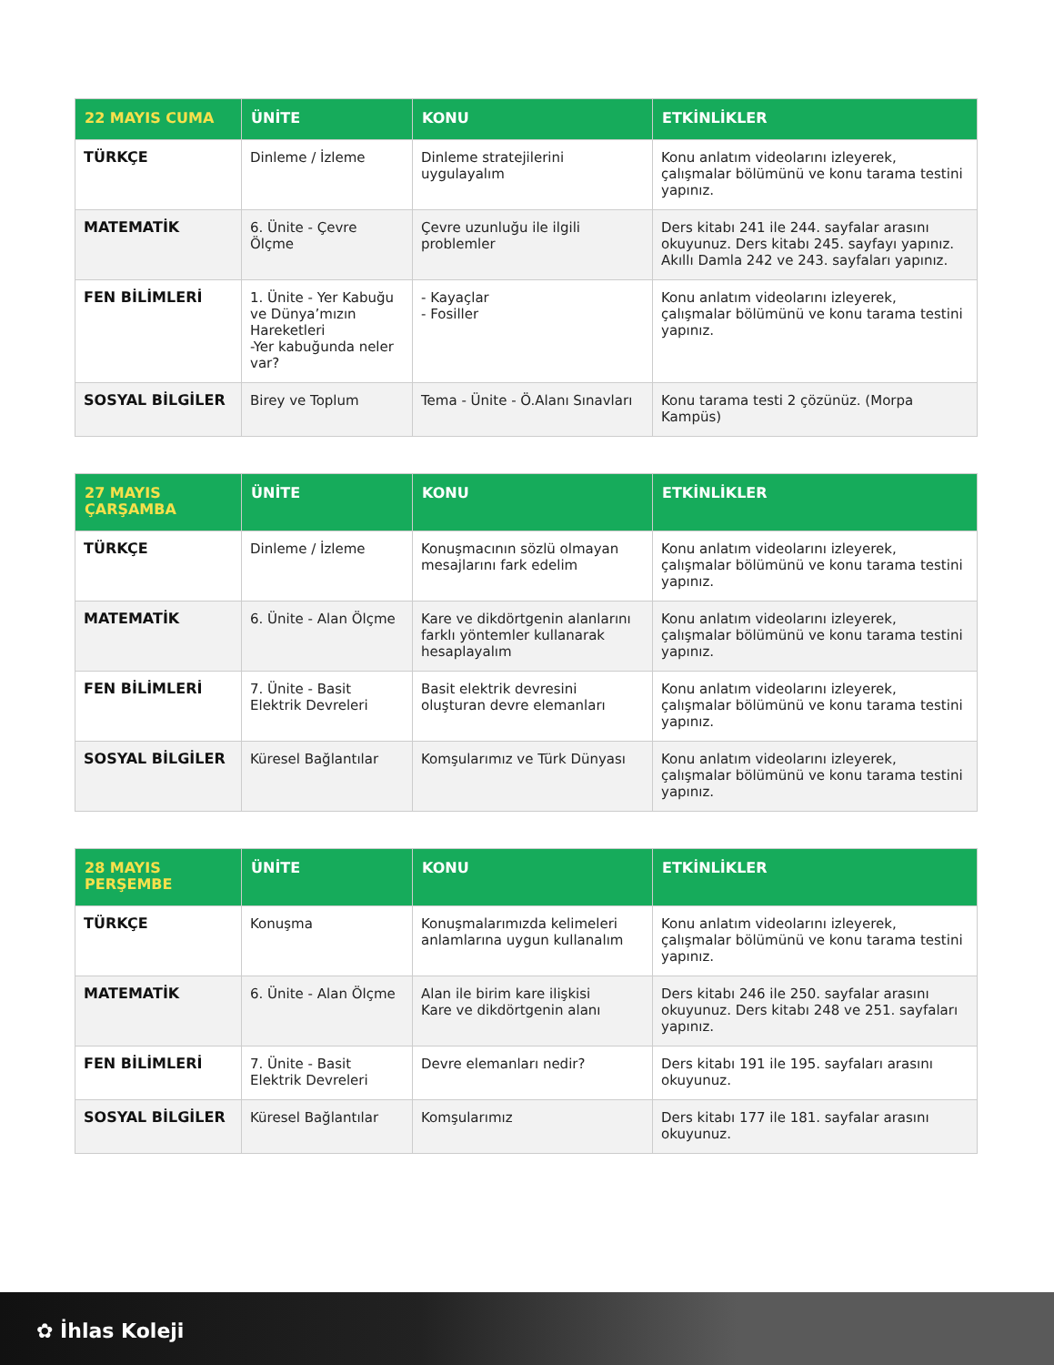| 22 MAYIS CUMA | ÜNİTE | KONU | ETKİNLİKLER |
| --- | --- | --- | --- |
| TÜRKÇE | Dinleme / İzleme | Dinleme stratejilerini uygulayalım | Konu anlatım videolarını izleyerek, çalışmalar bölümünü ve konu tarama testini yapınız. |
| MATEMATİK | 6. Ünite - Çevre Ölçme | Çevre uzunluğu ile ilgili problemler | Ders kitabı 241 ile 244. sayfalar arasını okuyunuz. Ders kitabı 245. sayfayı yapınız. Akıllı Damla 242 ve 243. sayfaları yapınız. |
| FEN BİLİMLERİ | 1. Ünite - Yer Kabuğu ve Dünya’mızın Hareketleri -Yer kabuğunda neler var? | - Kayaçlar - Fosiller | Konu anlatım videolarını izleyerek, çalışmalar bölümünü ve konu tarama testini yapınız. |
| SOSYAL BİLGİLER | Birey ve Toplum | Tema - Ünite - Ö.Alanı Sınavları | Konu tarama testi 2 çözünüz. (Morpa Kampüs) |
| 27 MAYIS ÇARŞAMBA | ÜNİTE | KONU | ETKİNLİKLER |
| --- | --- | --- | --- |
| TÜRKÇE | Dinleme / İzleme | Konuşmacının sözlü olmayan mesajlarını fark edelim | Konu anlatım videolarını izleyerek, çalışmalar bölümünü ve konu tarama testini yapınız. |
| MATEMATİK | 6. Ünite - Alan Ölçme | Kare ve dikdörtgenin alanlarını farklı yöntemler kullanarak hesaplayalım | Konu anlatım videolarını izleyerek, çalışmalar bölümünü ve konu tarama testini yapınız. |
| FEN BİLİMLERİ | 7. Ünite - Basit Elektrik Devreleri | Basit elektrik devresini oluşturan devre elemanları | Konu anlatım videolarını izleyerek, çalışmalar bölümünü ve konu tarama testini yapınız. |
| SOSYAL BİLGİLER | Küresel Bağlantılar | Komşularımız ve Türk Dünyası | Konu anlatım videolarını izleyerek, çalışmalar bölümünü ve konu tarama testini yapınız. |
| 28 MAYIS PERŞEMBE | ÜNİTE | KONU | ETKİNLİKLER |
| --- | --- | --- | --- |
| TÜRKÇE | Konuşma | Konuşmalarımızda kelimeleri anlamlarına uygun kullanalım | Konu anlatım videolarını izleyerek, çalışmalar bölümünü ve konu tarama testini yapınız. |
| MATEMATİK | 6. Ünite - Alan Ölçme | Alan ile birim kare ilişkisi Kare ve dikdörtgenin alanı | Ders kitabı 246 ile 250. sayfalar arasını okuyunuz. Ders kitabı 248 ve 251. sayfaları yapınız. |
| FEN BİLİMLERİ | 7. Ünite - Basit Elektrik Devreleri | Devre elemanları nedir? | Ders kitabı 191 ile 195. sayfaları arasını okuyunuz. |
| SOSYAL BİLGİLER | Küresel Bağlantılar | Komşularımız | Ders kitabı 177 ile 181. sayfalar arasını okuyunuz. |
✿ İhlas Koleji